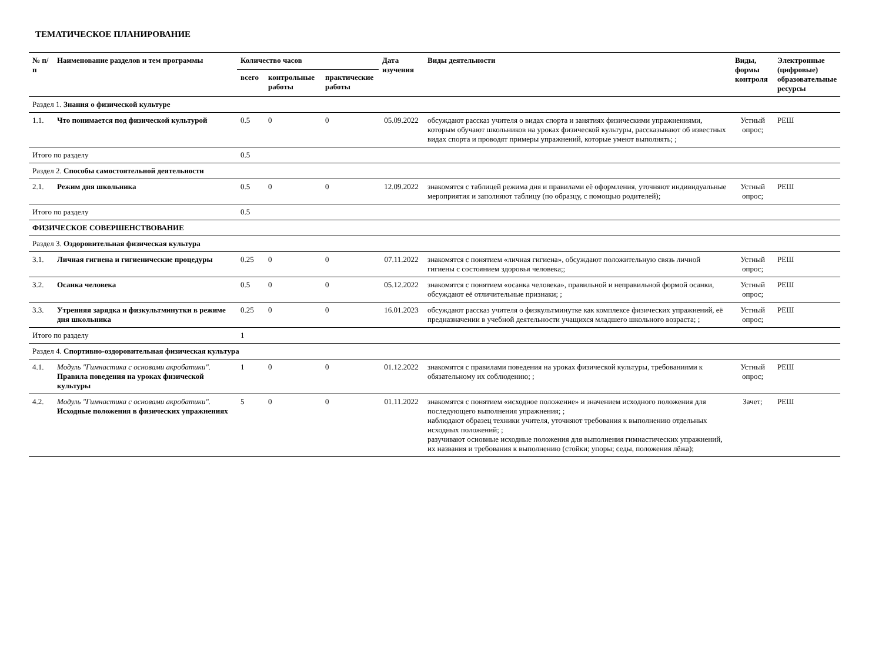ТЕМАТИЧЕСКОЕ ПЛАНИРОВАНИЕ
| № п/п | Наименование разделов и тем программы | Количество часов | | | Дата изучения | Виды деятельности | Виды, формы контроля | Электронные (цифровые) образовательные ресурсы |
| --- | --- | --- | --- | --- | --- | --- | --- | --- |
| | | всего | контрольные работы | практические работы | | | | |
| Раздел 1. Знания о физической культуре | | | | | | | | |
| 1.1. | Что понимается под физической культурой | 0.5 | 0 | 0 | 05.09.2022 | обсуждают рассказ учителя о видах спорта и занятиях физическими упражнениями, которым обучают школьников на уроках физической культуры, рассказывают об известных видах спорта и проводят примеры упражнений, которые умеют выполнять; ; | Устный опрос; | РЕШ |
| Итого по разделу | | 0.5 | | | | | | |
| Раздел 2. Способы самостоятельной деятельности | | | | | | | | |
| 2.1. | Режим дня школьника | 0.5 | 0 | 0 | 12.09.2022 | знакомятся с таблицей режима дня и правилами её оформления, уточняют индивидуальные мероприятия и заполняют таблицу (по образцу, с помощью родителей); | Устный опрос; | РЕШ |
| Итого по разделу | | 0.5 | | | | | | |
| ФИЗИЧЕСКОЕ СОВЕРШЕНСТВОВАНИЕ | | | | | | | | |
| Раздел 3. Оздоровительная физическая культура | | | | | | | | |
| 3.1. | Личная гигиена и гигиенические процедуры | 0.25 | 0 | 0 | 07.11.2022 | знакомятся с понятием «личная гигиена», обсуждают положительную связь личной гигиены с состоянием здоровья человека;; | Устный опрос; | РЕШ |
| 3.2. | Осанка человека | 0.5 | 0 | 0 | 05.12.2022 | знакомятся с понятием «осанка человека», правильной и неправильной формой осанки, обсуждают её отличительные признаки; ; | Устный опрос; | РЕШ |
| 3.3. | Утренняя зарядка и физкультминутки в режиме дня школьника | 0.25 | 0 | 0 | 16.01.2023 | обсуждают рассказ учителя о физкультминутке как комплексе физических упражнений, её предназначении в учебной деятельности учащихся младшего школьного возраста; ; | Устный опрос; | РЕШ |
| Итого по разделу | | 1 | | | | | | |
| Раздел 4. Спортивно-оздоровительная физическая культура | | | | | | | | |
| 4.1. | Модуль "Гимнастика с основами акробатики". Правила поведения на уроках физической культуры | 1 | 0 | 0 | 01.12.2022 | знакомятся с правилами поведения на уроках физической культуры, требованиями к обязательному их соблюдению; ; | Устный опрос; | РЕШ |
| 4.2. | Модуль "Гимнастика с основами акробатики". Исходные положения в физических упражнениях | 5 | 0 | 0 | 01.11.2022 | знакомятся с понятием «исходное положение» и значением исходного положения для последующего выполнения упражнения; ; наблюдают образец техники учителя, уточняют требования к выполнению отдельных исходных положений; ; разучивают основные исходные положения для выполнения гимнастических упражнений, их названия и требования к выполнению (стойки; упоры; седы, положения лёжа); | Зачет; | РЕШ |